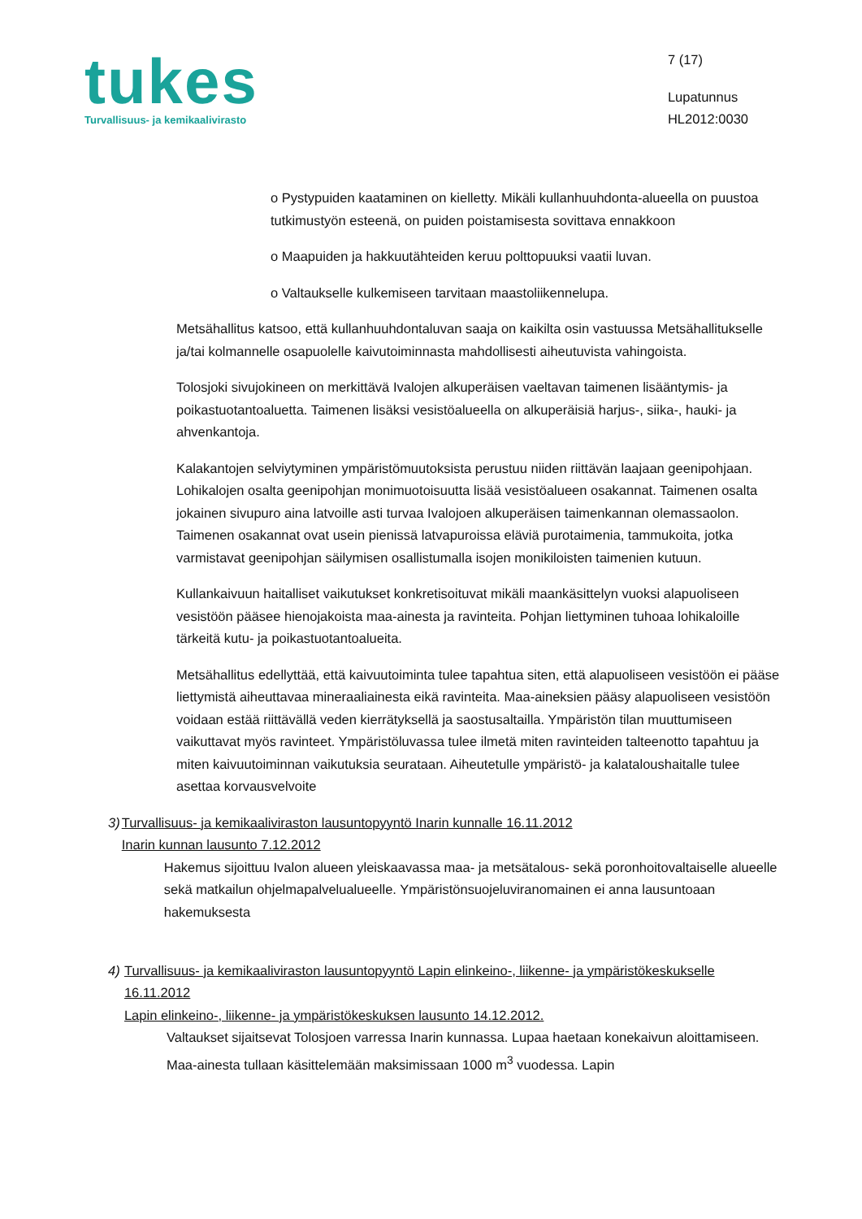tukes
Turvallisuus- ja kemikaalivirasto
7 (17)
Lupatunnus
HL2012:0030
o Pystypuiden kaataminen on kielletty. Mikäli kullanhuuhdonta-alueella on puustoa tutkimustyön esteenä, on puiden poistamisesta sovittava ennakkoon
o Maapuiden ja hakkuutähteiden keruu polttopuuksi vaatii luvan.
o Valtaukselle kulkemiseen tarvitaan maastoliikennelupa.
Metsähallitus katsoo, että kullanhuuhdontaluvan saaja on kaikilta osin vastuussa Metsähallitukselle ja/tai kolmannelle osapuolelle kaivutoiminnasta mahdollisesti aiheutuvista vahingoista.
Tolosjoki sivujokineen on merkittävä Ivalojen alkuperäisen vaeltavan taimenen lisääntymis- ja poikastuotantoaluetta. Taimenen lisäksi vesistöalueella on alkuperäisiä harjus-, siika-, hauki- ja ahvenkantoja.
Kalakantojen selviytyminen ympäristömuutoksista perustuu niiden riittävän laajaan geenipohjaan. Lohikalojen osalta geenipohjan monimuotoisuutta lisää vesistöalueen osakannat. Taimenen osalta jokainen sivupuro aina latvoille asti turvaa Ivalojoen alkuperäisen taimenkannan olemassaolon. Taimenen osakannat ovat usein pienissä latvapuroissa eläviä purotaimenia, tammukoita, jotka varmistavat geenipohjan säilymisen osallistumalla isojen monikiloisten taimenien kutuun.
Kullankaivuun haitalliset vaikutukset konkretisoituvat mikäli maankäsittelyn vuoksi alapuoliseen vesistöön pääsee hienojakoista maa-ainesta ja ravinteita. Pohjan liettyminen tuhoaa lohikaloille tärkeitä kutu- ja poikastuotantoalueita.
Metsähallitus edellyttää, että kaivuutoiminta tulee tapahtua siten, että alapuoliseen vesistöön ei pääse liettymistä aiheuttavaa mineraaliainesta eikä ravinteita. Maa-aineksien pääsy alapuoliseen vesistöön voidaan estää riittävällä veden kierrätyksellä ja saostusaltailla. Ympäristön tilan muuttumiseen vaikuttavat myös ravinteet. Ympäristöluvassa tulee ilmetä miten ravinteiden talteenotto tapahtuu ja miten kaivuutoiminnan vaikutuksia seurataan. Aiheutetulle ympäristö- ja kalataloushaitalle tulee asettaa korvausvelvoite
3) Turvallisuus- ja kemikaaliviraston lausuntopyyntö Inarin kunnalle 16.11.2012
Inarin kunnan lausunto 7.12.2012
Hakemus sijoittuu Ivalon alueen yleiskaavassa maa- ja metsätalous- sekä poronhoitovaltaiselle alueelle sekä matkailun ohjelmapalvelualueelle. Ympäristönsuojeluviranomainen ei anna lausuntoaan hakemuksesta
4) Turvallisuus- ja kemikaaliviraston lausuntopyyntö Lapin elinkeino-, liikenne- ja ympäristökeskukselle 16.11.2012
Lapin elinkeino-, liikenne- ja ympäristökeskuksen lausunto 14.12.2012.
Valtaukset sijaitsevat Tolosjoen varressa Inarin kunnassa. Lupaa haetaan konekaivun aloittamiseen. Maa-ainesta tullaan käsittelemään maksimissaan 1000 m<sup>3</sup> vuodessa. Lapin